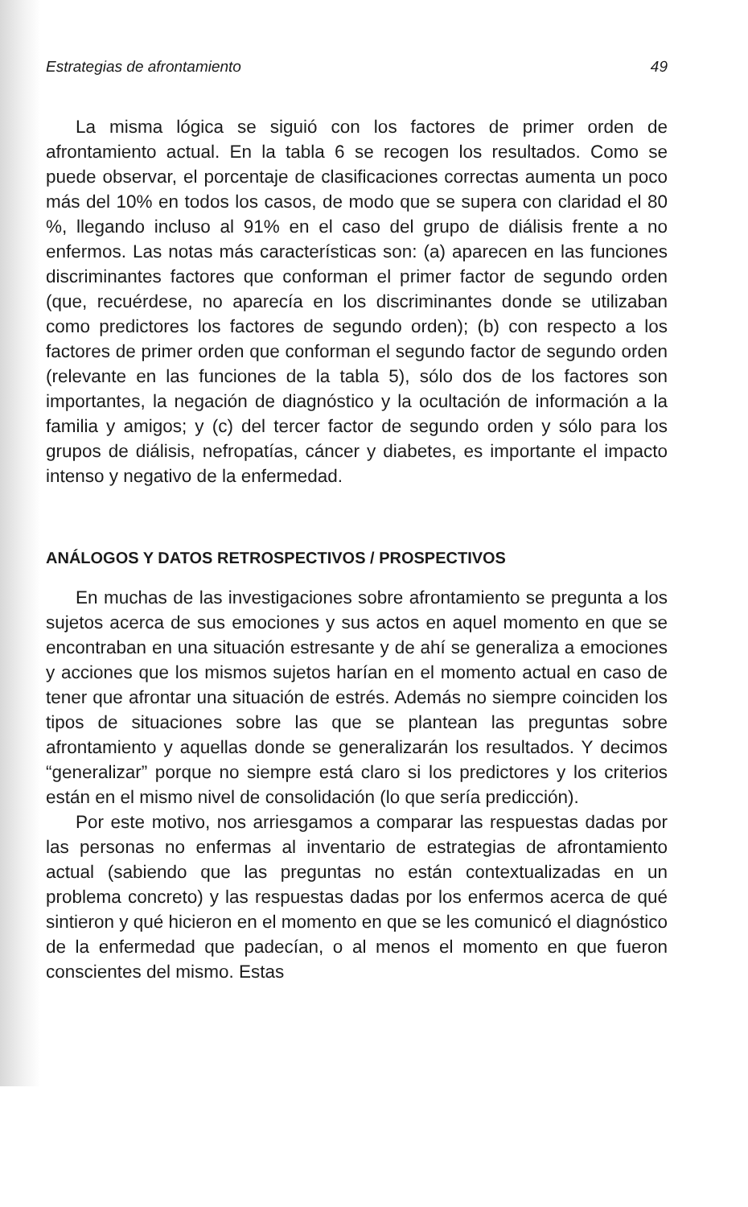Estrategias de afrontamiento 49
La misma lógica se siguió con los factores de primer orden de afrontamiento actual. En la tabla 6 se recogen los resultados. Como se puede observar, el porcentaje de clasificaciones correctas aumenta un poco más del 10% en todos los casos, de modo que se supera con claridad el 80 %, llegando incluso al 91% en el caso del grupo de diálisis frente a no enfermos. Las notas más características son: (a) aparecen en las funciones discriminantes factores que conforman el primer factor de segundo orden (que, recuérdese, no aparecía en los discriminantes donde se utilizaban como predictores los factores de segundo orden); (b) con respecto a los factores de primer orden que conforman el segundo factor de segundo orden (relevante en las funciones de la tabla 5), sólo dos de los factores son importantes, la negación de diagnóstico y la ocultación de información a la familia y amigos; y (c) del tercer factor de segundo orden y sólo para los grupos de diálisis, nefropatías, cáncer y diabetes, es importante el impacto intenso y negativo de la enfermedad.
ANÁLOGOS Y DATOS RETROSPECTIVOS / PROSPECTIVOS
En muchas de las investigaciones sobre afrontamiento se pregunta a los sujetos acerca de sus emociones y sus actos en aquel momento en que se encontraban en una situación estresante y de ahí se generaliza a emociones y acciones que los mismos sujetos harían en el momento actual en caso de tener que afrontar una situación de estrés. Además no siempre coinciden los tipos de situaciones sobre las que se plantean las preguntas sobre afrontamiento y aquellas donde se generalizarán los resultados. Y decimos “generalizar” porque no siempre está claro si los predictores y los criterios están en el mismo nivel de consolidación (lo que sería predicción).
Por este motivo, nos arriesgamos a comparar las respuestas dadas por las personas no enfermas al inventario de estrategias de afrontamiento actual (sabiendo que las preguntas no están contextualizadas en un problema concreto) y las respuestas dadas por los enfermos acerca de qué sintieron y qué hicieron en el momento en que se les comunicó el diagnóstico de la enfermedad que padecían, o al menos el momento en que fueron conscientes del mismo. Estas